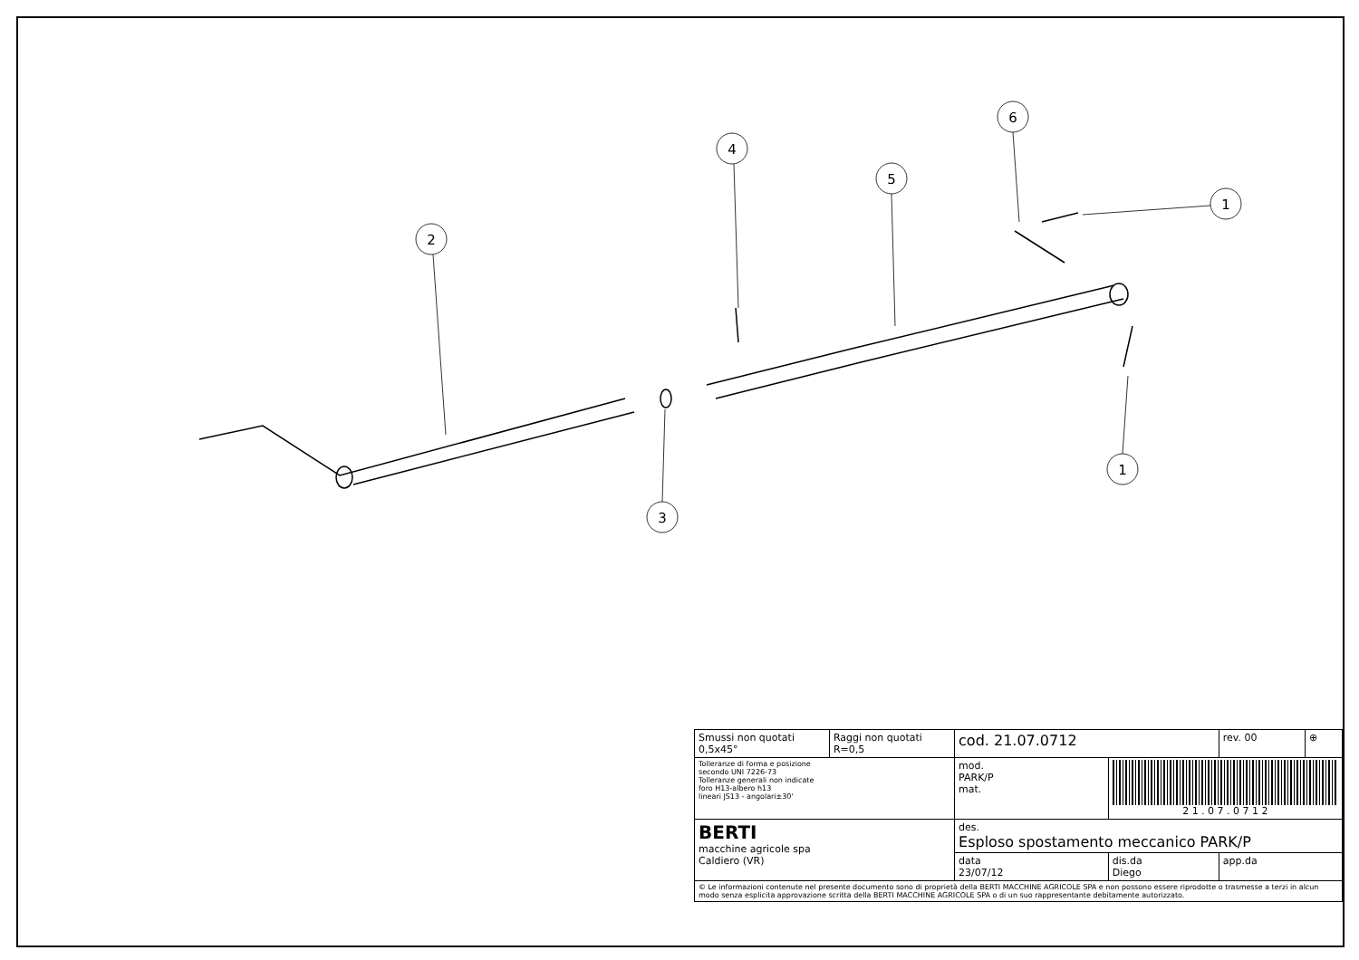2
4
5
6
1
1
3
| Smussi non quotati 0,5x45° | Raggi non quotati R=0,5 | cod. 21.07.0712 | | rev. 00 | ⊕ |
| Tolleranze di forma e posizione secondo UNI 7226-73 Tolleranze generali non indicate foro H13-albero h13 lineari JS13 - angolari±30' | | mod. PARK/P mat. | 2 1 . 0 7 . 0 7 1 2 | | |
| BERTI macchine agricole spa Caldiero (VR) | | des. Esploso spostamento meccanico PARK/P | | | |
| | | data 23/07/12 | dis.da Diego | app.da | |
| © Le informazioni contenute nel presente documento sono di proprietà della BERTI MACCHINE AGRICOLE SPA e non possono essere riprodotte o trasmesse a terzi in alcun modo senza esplicita approvazione scritta della BERTI MACCHINE AGRICOLE SPA o di un suo rappresentante debitamente autorizzato. | | | | | |